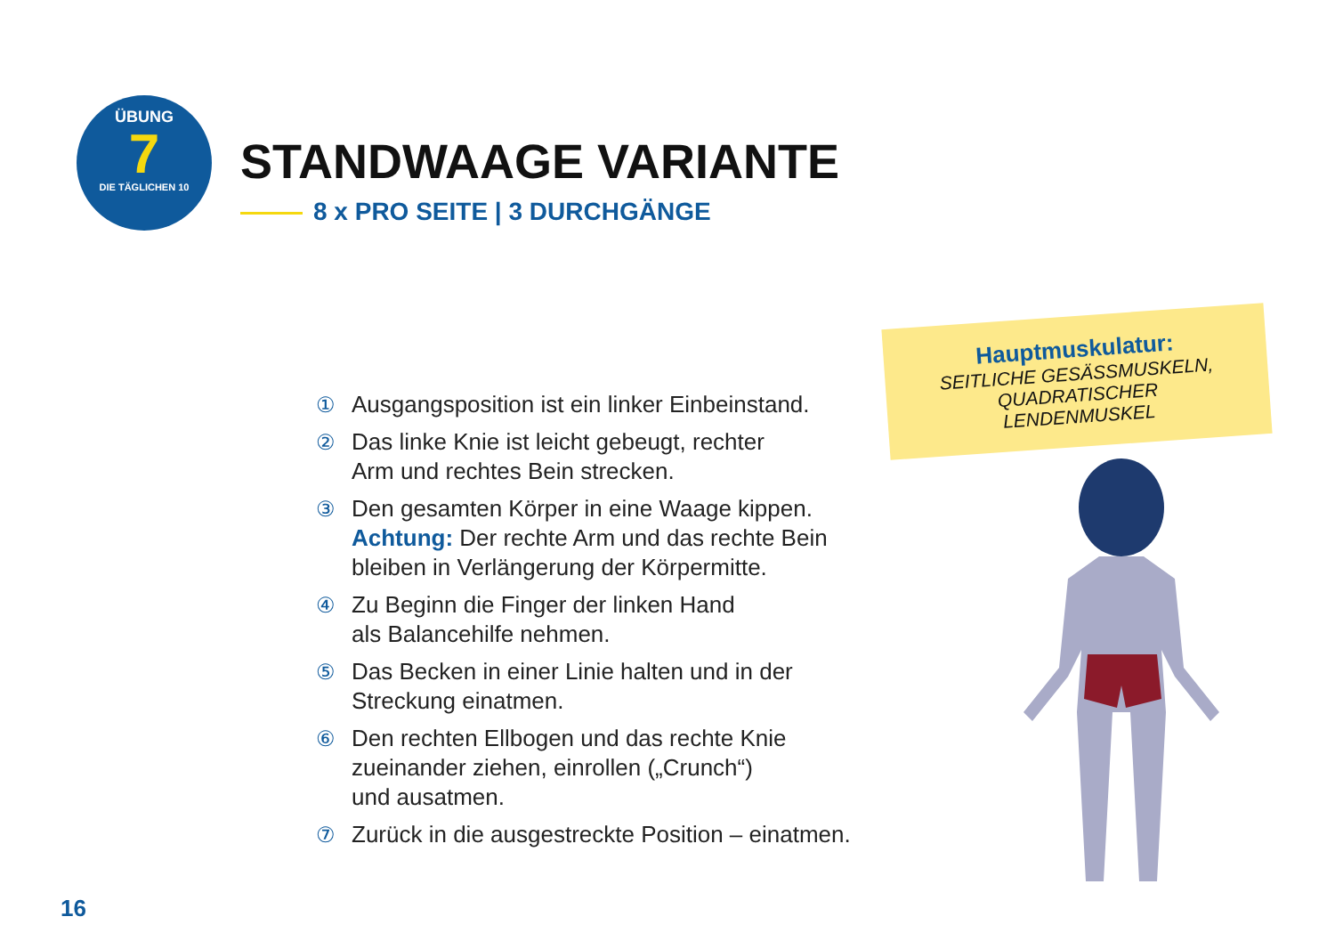ÜBUNG
7
DIE TÄGLICHEN 10
STANDWAAGE VARIANTE
8 x PRO SEITE | 3 DURCHGÄNGE
Hauptmuskulatur:
SEITLICHE GESÄSSMUSKELN,
QUADRATISCHER
LENDENMUSKEL
① Ausgangsposition ist ein linker Einbeinstand.
② Das linke Knie ist leicht gebeugt, rechter
Arm und rechtes Bein strecken.
③ Den gesamten Körper in eine Waage kippen.
Achtung: Der rechte Arm und das rechte Bein
bleiben in Verlängerung der Körpermitte.
④ Zu Beginn die Finger der linken Hand
als Balancehilfe nehmen.
⑤ Das Becken in einer Linie halten und in der
Streckung einatmen.
⑥ Den rechten Ellbogen und das rechte Knie
zueinander ziehen, einrollen („Crunch“)
und ausatmen.
⑦ Zurück in die ausgestreckte Position – einatmen.
16